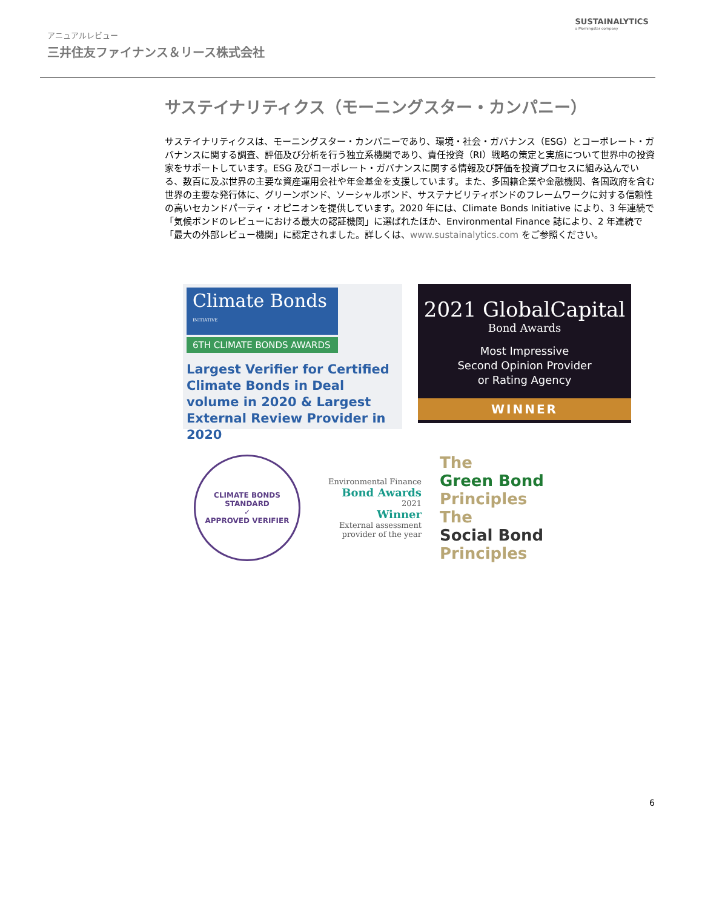アニュアルレビュー
三井住友ファイナンス＆リース株式会社
SUSTAINALYTICS
a Morningstar company
サステイナリティクス（モーニングスター・カンパニー）
サステイナリティクスは、モーニングスター・カンパニーであり、環境・社会・ガバナンス（ESG）とコーポレート・ガバナンスに関する調査、評価及び分析を行う独立系機関であり、責任投資（RI）戦略の策定と実施について世界中の投資家をサポートしています。ESG 及びコーポレート・ガバナンスに関する情報及び評価を投資プロセスに組み込んでいる、数百に及ぶ世界の主要な資産運用会社や年金基金を支援しています。また、多国籍企業や金融機関、各国政府を含む世界の主要な発行体に、グリーンボンド、ソーシャルボンド、サステナビリティボンドのフレームワークに対する信頼性の高いセカンドパーティ・オピニオンを提供しています。2020 年には、Climate Bonds Initiative により、3 年連続で「気候ボンドのレビューにおける最大の認証機関」に選ばれたほか、Environmental Finance 誌により、2 年連続で「最大の外部レビュー機関」に認定されました。詳しくは、www.sustainalytics.com をご参照ください。
Climate Bonds <sup>INITIATIVE</sup>
6TH CLIMATE BONDS AWARDS
Largest Verifier for Certified Climate Bonds in Deal volume in 2020 & Largest External Review Provider in 2020
2021 GlobalCapital
Bond Awards
Most Impressive
Second Opinion Provider
or Rating Agency
WINNER
CLIMATE BONDS STANDARD
✓
APPROVED VERIFIER
Environmental Finance
Bond Awards
2021
Winner
External assessment provider of the year
The
Green Bond
Principles
The
Social Bond
Principles
6